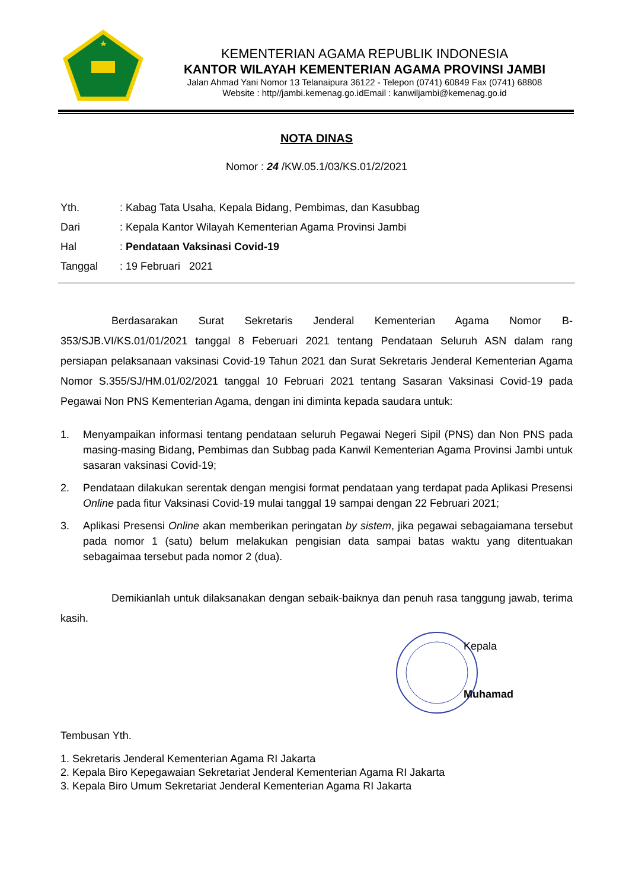KEMENTERIAN AGAMA REPUBLIK INDONESIA
KANTOR WILAYAH KEMENTERIAN AGAMA PROVINSI JAMBI
Jalan Ahmad Yani Nomor 13 Telanaipura 36122 - Telepon (0741) 60849 Fax (0741) 68808
Website : http//jambi.kemenag.go.idEmail : kanwiljambi@kemenag.go.id
NOTA DINAS
Nomor : 24 /KW.05.1/03/KS.01/2/2021
Yth.: Kabag Tata Usaha, Kepala Bidang, Pembimas, dan Kasubbag
Dari: Kepala Kantor Wilayah Kementerian Agama Provinsi Jambi
Hal: Pendataan Vaksinasi Covid-19
Tanggal: 19 Februari 2021
Berdasarakan Surat Sekretaris Jenderal Kementerian Agama Nomor B-353/SJB.VI/KS.01/01/2021 tanggal 8 Feberuari 2021 tentang Pendataan Seluruh ASN dalam rang persiapan pelaksanaan vaksinasi Covid-19 Tahun 2021 dan Surat Sekretaris Jenderal Kementerian Agama Nomor S.355/SJ/HM.01/02/2021 tanggal 10 Februari 2021 tentang Sasaran Vaksinasi Covid-19 pada Pegawai Non PNS Kementerian Agama, dengan ini diminta kepada saudara untuk:
1. Menyampaikan informasi tentang pendataan seluruh Pegawai Negeri Sipil (PNS) dan Non PNS pada masing-masing Bidang, Pembimas dan Subbag pada Kanwil Kementerian Agama Provinsi Jambi untuk sasaran vaksinasi Covid-19;
2. Pendataan dilakukan serentak dengan mengisi format pendataan yang terdapat pada Aplikasi Presensi Online pada fitur Vaksinasi Covid-19 mulai tanggal 19 sampai dengan 22 Februari 2021;
3. Aplikasi Presensi Online akan memberikan peringatan by sistem, jika pegawai sebagaiamana tersebut pada nomor 1 (satu) belum melakukan pengisian data sampai batas waktu yang ditentuakan sebagaimaa tersebut pada nomor 2 (dua).
Demikianlah untuk dilaksanakan dengan sebaik-baiknya dan penuh rasa tanggung jawab, terima kasih.
Kepala
Muhamad
Tembusan Yth.
1. Sekretaris Jenderal Kementerian Agama RI Jakarta
2. Kepala Biro Kepegawaian Sekretariat Jenderal Kementerian Agama RI Jakarta
3. Kepala Biro Umum Sekretariat Jenderal Kementerian Agama RI Jakarta